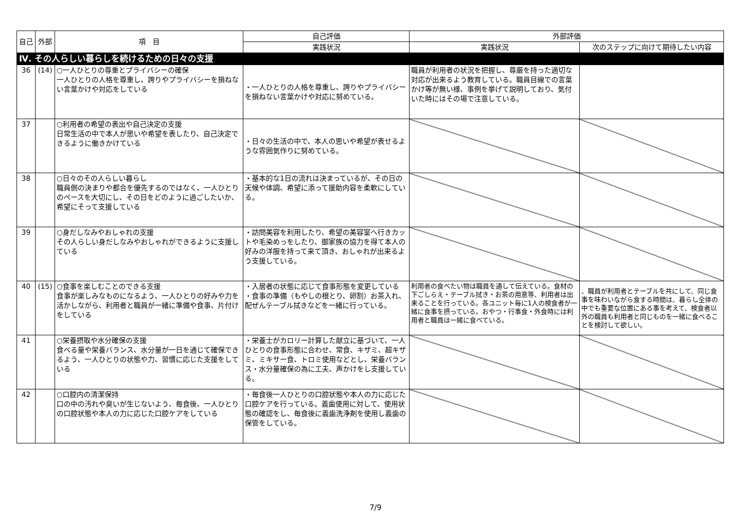| 自己 | 外部 | 項 目 | 自己評価 | 外部評価 | |
| --- | --- | --- | --- | --- | --- |
| | | | 実践状況 | 実践状況 | 次のステップに向けて期待したい内容 |
| Ⅳ. その人らしい暮らしを続けるための日々の支援 | | | | | |
| 36 | (14) | ○一人ひとりの尊重とプライバシーの確保 一人ひとりの人格を尊重し、誇りやプライバシーを損ねない言葉かけや対応をしている | ・一人ひとりの人格を尊重し、誇りやプライバシーを損ねない言葉かけや対応に努めている。 | 職員が利用者の状況を把握し、尊厳を持った適切な対応が出来るよう教育している。職員目線での言葉かけ等が無い様、事例を挙げて説明しており、気付いた時にはその場で注意している。 | |
| 37 | | ○利用者の希望の表出や自己決定の支援 日常生活の中で本人が思いや希望を表したり、自己決定できるように働きかけている | ・日々の生活の中で、本人の思いや希望が表せるような雰囲気作りに努めている。 | | |
| 38 | | ○日々のその人らしい暮らし 職員側の決まりや都合を優先するのではなく、一人ひとりのペースを大切にし、その日をどのように過ごしたいか、希望にそって支援している | ・基本的な1日の流れは決まっているが、その日の天候や体調、希望に添って援助内容を柔軟にしている。 | | |
| 39 | | ○身だしなみやおしゃれの支援 その人らしい身だしなみやおしゃれができるように支援している | ・訪問美容を利用したり、希望の美容室へ行きカットや毛染めっをしたり、御家族の協力を得て本人の好みの洋服を持って来て頂き、おしゃれが出来るよう支援している。 | | |
| 40 | (15) | ○食事を楽しむことのできる支援 食事が楽しみなものになるよう、一人ひとりの好みや力を活かしながら、利用者と職員が一緒に準備や食事、片付けをしている | ・入居者の状態に応じて食事形態を変更している ・食事の準備（もやしの根とり、卵割）お茶入れ、配ぜんテーブル拭きなどを一緒に行っている。 | 利用者の食べたい物は職員を通して伝えている。食材の下ごしらえ・テーブル拭き・お茶の用意等、利用者は出来ることを行っている。各ユニット毎に1人の検食者が一緒に食事を摂っている。おやつ・行事食・外食時には利用者と職員は一緒に食べている。 | 、職員が利用者とテーブルを共にして、同じ食事を味わいながら食する時間は、暮らし全体の中でも重要な位置にある事を考えて、検食者以外の職員も利用者と同じものを一緒に食べることを検討して欲しい。 |
| 41 | | ○栄養摂取や水分確保の支援 食べる量や栄養バランス、水分量が一日を通じて確保できるよう、一人ひとりの状態や力、習慣に応じた支援をしている | ・栄養士がカロリー計算した献立に基づいて、一人ひとりの食事形態に合わせ、常食、キザミ、超キザミ、ミキサー食、トロミ使用などとし、栄養バランス・水分量確保の為に工夫、声かけをし支援している。 | | |
| 42 | | ○口腔内の清潔保持 口の中の汚れや臭いが生じないよう、毎食後、一人ひとりの口腔状態や本人の力に応じた口腔ケアをしている | ・毎食後一人ひとりの口腔状態や本人の力に応じた口腔ケアを行っている。義歯使用に対して、使用状態の確認をし、毎食後に義歯洗浄剤を使用し義歯の保管をしている。 | | |
7/9